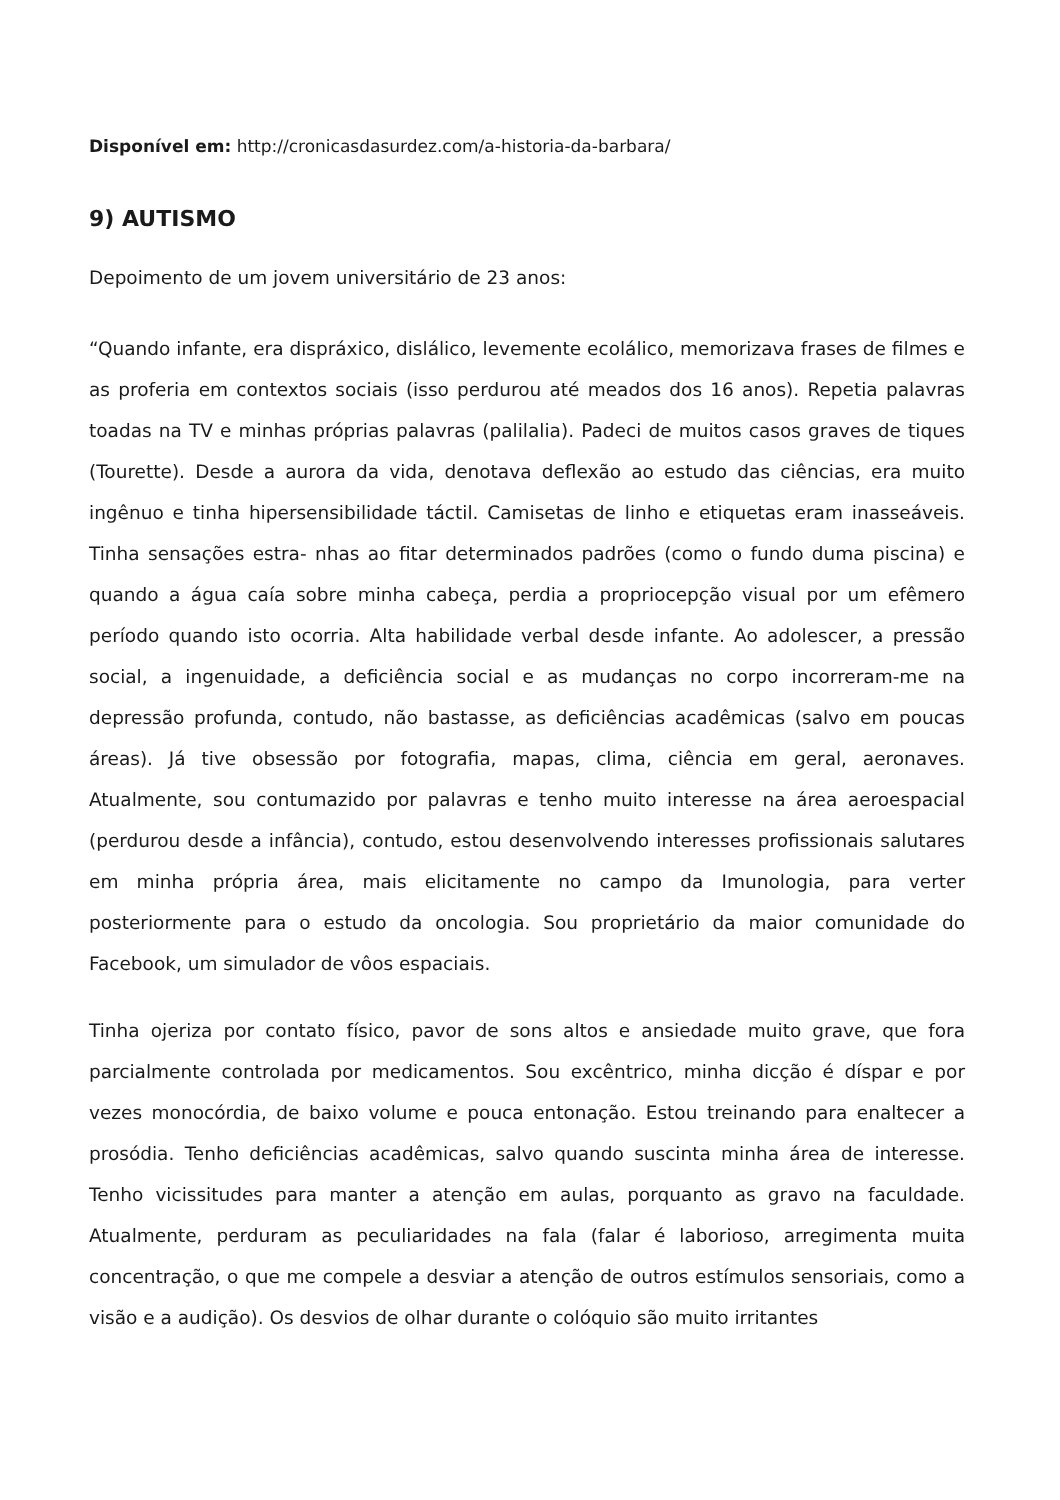Disponível em: http://cronicasdasurdez.com/a-historia-da-barbara/
9) AUTISMO
Depoimento de um jovem universitário de 23 anos:
“Quando infante, era dispráxico, dislálico, levemente ecolálico, memorizava frases de filmes e as proferia em contextos sociais (isso perdurou até meados dos 16 anos). Repetia palavras toadas na TV e minhas próprias palavras (palilalia). Padeci de muitos casos graves de tiques (Tourette). Desde a aurora da vida, denotava deflexão ao estudo das ciências, era muito ingênuo e tinha hipersensibilidade táctil. Camisetas de linho e etiquetas eram inasseáveis. Tinha sensações estra- nhas ao fitar determinados padrões (como o fundo duma piscina) e quando a água caía sobre minha cabeça, perdia a propriocepção visual por um efêmero período quando isto ocorria. Alta habilidade verbal desde infante. Ao adolescer, a pressão social, a ingenuidade, a deficiência social e as mudanças no corpo incorreram-me na depressão profunda, contudo, não bastasse, as deficiências acadêmicas (salvo em poucas áreas). Já tive obsessão por fotografia, mapas, clima, ciência em geral, aeronaves. Atualmente, sou contumazido por palavras e tenho muito interesse na área aeroespacial (perdurou desde a infância), contudo, estou desenvolvendo interesses profissionais salutares em minha própria área, mais elicitamente no campo da Imunologia, para verter posteriormente para o estudo da oncologia. Sou proprietário da maior comunidade do Facebook, um simulador de vôos espaciais.
Tinha ojeriza por contato físico, pavor de sons altos e ansiedade muito grave, que fora parcialmente controlada por medicamentos. Sou excêntrico, minha dicção é díspar e por vezes monocórdia, de baixo volume e pouca entonação. Estou treinando para enaltecer a prosódia. Tenho deficiências acadêmicas, salvo quando suscinta minha área de interesse. Tenho vicissitudes para manter a atenção em aulas, porquanto as gravo na faculdade. Atualmente, perduram as peculiaridades na fala (falar é laborioso, arregimenta muita concentração, o que me compele a desviar a atenção de outros estímulos sensoriais, como a visão e a audição). Os desvios de olhar durante o colóquio são muito irritantes